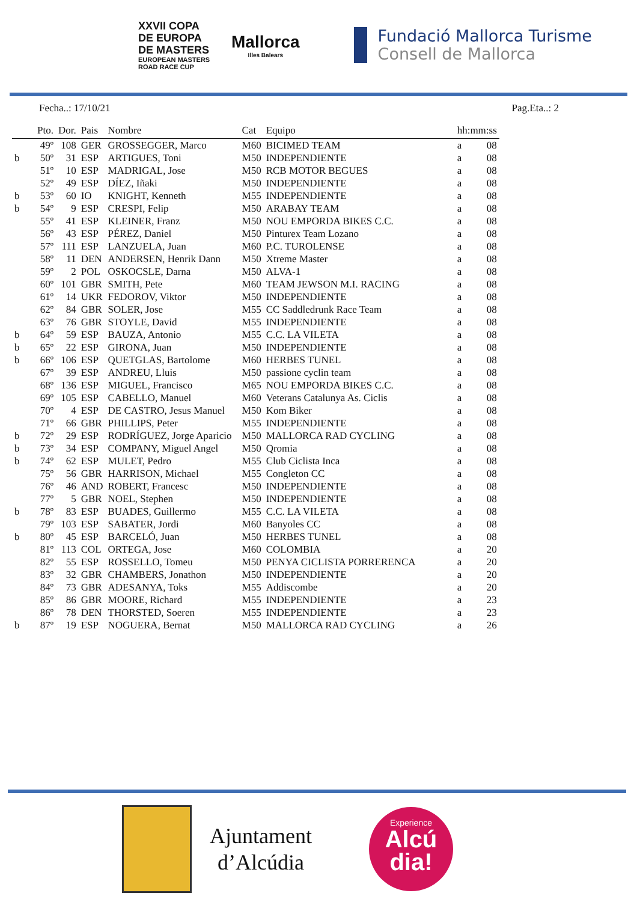XXVII COPA
DE EUROPA
DE MASTERS
EUROPEAN MASTERS
ROAD RACE CUP
Mallorca
Illes Balears
Fundació Mallorca Turisme
Consell de Mallorca
Fecha..: 17/10/21 Pag.Eta..: 2
| | Pto. | Dor. | Pais | Nombre | Cat | Equipo | hh:mm:ss | |
| --- | --- | --- | --- | --- | --- | --- | --- | --- |
| | 49º | 108 | GER | GROSSEGGER, Marco | M60 | BICIMED TEAM | a | 08 |
| b | 50º | 31 | ESP | ARTIGUES, Toni | M50 | INDEPENDIENTE | a | 08 |
| | 51º | 10 | ESP | MADRIGAL, Jose | M50 | RCB MOTOR BEGUES | a | 08 |
| | 52º | 49 | ESP | DÍEZ, Iñaki | M50 | INDEPENDIENTE | a | 08 |
| b | 53º | 60 | IO | KNIGHT, Kenneth | M55 | INDEPENDIENTE | a | 08 |
| b | 54º | 9 | ESP | CRESPI, Felip | M50 | ARABAY TEAM | a | 08 |
| | 55º | 41 | ESP | KLEINER, Franz | M50 | NOU EMPORDA BIKES C.C. | a | 08 |
| | 56º | 43 | ESP | PÉREZ, Daniel | M50 | Pinturex Team Lozano | a | 08 |
| | 57º | 111 | ESP | LANZUELA, Juan | M60 | P.C. TUROLENSE | a | 08 |
| | 58º | 11 | DEN | ANDERSEN, Henrik Dann | M50 | Xtreme Master | a | 08 |
| | 59º | 2 | POL | OSKOCSLE, Darna | M50 | ALVA-1 | a | 08 |
| | 60º | 101 | GBR | SMITH, Pete | M60 | TEAM JEWSON M.I. RACING | a | 08 |
| | 61º | 14 | UKR | FEDOROV, Viktor | M50 | INDEPENDIENTE | a | 08 |
| | 62º | 84 | GBR | SOLER, Jose | M55 | CC Saddledrunk Race Team | a | 08 |
| | 63º | 76 | GBR | STOYLE, David | M55 | INDEPENDIENTE | a | 08 |
| b | 64º | 59 | ESP | BAUZA, Antonio | M55 | C.C. LA VILETA | a | 08 |
| b | 65º | 22 | ESP | GIRONA, Juan | M50 | INDEPENDIENTE | a | 08 |
| b | 66º | 106 | ESP | QUETGLAS, Bartolome | M60 | HERBES TUNEL | a | 08 |
| | 67º | 39 | ESP | ANDREU, Lluis | M50 | passione cyclin team | a | 08 |
| | 68º | 136 | ESP | MIGUEL, Francisco | M65 | NOU EMPORDA BIKES C.C. | a | 08 |
| | 69º | 105 | ESP | CABELLO, Manuel | M60 | Veterans Catalunya As. Ciclis | a | 08 |
| | 70º | 4 | ESP | DE CASTRO, Jesus Manuel | M50 | Kom Biker | a | 08 |
| | 71º | 66 | GBR | PHILLIPS, Peter | M55 | INDEPENDIENTE | a | 08 |
| b | 72º | 29 | ESP | RODRÍGUEZ, Jorge Aparicio | M50 | MALLORCA RAD CYCLING | a | 08 |
| b | 73º | 34 | ESP | COMPANY, Miguel Angel | M50 | Qromia | a | 08 |
| b | 74º | 62 | ESP | MULET, Pedro | M55 | Club Ciclista Inca | a | 08 |
| | 75º | 56 | GBR | HARRISON, Michael | M55 | Congleton CC | a | 08 |
| | 76º | 46 | AND | ROBERT, Francesc | M50 | INDEPENDIENTE | a | 08 |
| | 77º | 5 | GBR | NOEL, Stephen | M50 | INDEPENDIENTE | a | 08 |
| b | 78º | 83 | ESP | BUADES, Guillermo | M55 | C.C. LA VILETA | a | 08 |
| | 79º | 103 | ESP | SABATER, Jordi | M60 | Banyoles CC | a | 08 |
| b | 80º | 45 | ESP | BARCELÓ, Juan | M50 | HERBES TUNEL | a | 08 |
| | 81º | 113 | COL | ORTEGA, Jose | M60 | COLOMBIA | a | 20 |
| | 82º | 55 | ESP | ROSSELLO, Tomeu | M50 | PENYA CICLISTA PORRERENCA | a | 20 |
| | 83º | 32 | GBR | CHAMBERS, Jonathon | M50 | INDEPENDIENTE | a | 20 |
| | 84º | 73 | GBR | ADESANYA, Toks | M55 | Addiscombe | a | 20 |
| | 85º | 86 | GBR | MOORE, Richard | M55 | INDEPENDIENTE | a | 23 |
| | 86º | 78 | DEN | THORSTED, Soeren | M55 | INDEPENDIENTE | a | 23 |
| b | 87º | 19 | ESP | NOGUERA, Bernat | M50 | MALLORCA RAD CYCLING | a | 26 |
Ajuntament
d’Alcúdia
Experience
Alcú
dia!